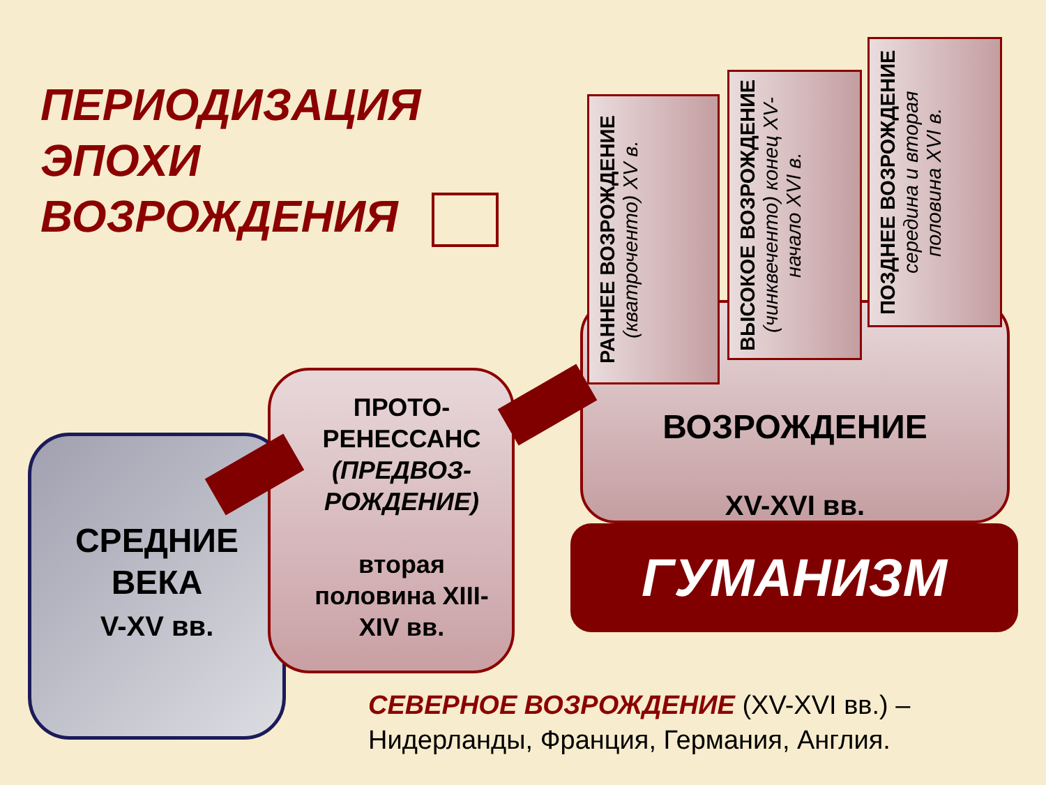ПЕРИОДИЗАЦИЯ
ЭПОХИ
ВОЗРОЖДЕНИЯ
СРЕДНИЕ
ВЕКА
V-XV вв.
ПРОТО-
РЕНЕССАНС
(ПРЕДВОЗ-
РОЖДЕНИЕ)
вторая
половина XIII-
XIV вв.
ВОЗРОЖДЕНИЕ
XV-XVI вв.
РАННЕЕ ВОЗРОЖДЕНИЕ (кватроченто) XV в.
ВЫСОКОЕ ВОЗРОЖДЕНИЕ (чинквеченто) конец XV- начало XVI в.
ПОЗДНЕЕ ВОЗРОЖДЕНИЕ середина и вторая половина XVI в.
ГУМАНИЗМ
СЕВЕРНОЕ ВОЗРОЖДЕНИЕ (XV-XVI вв.) – Нидерланды, Франция, Германия, Англия.